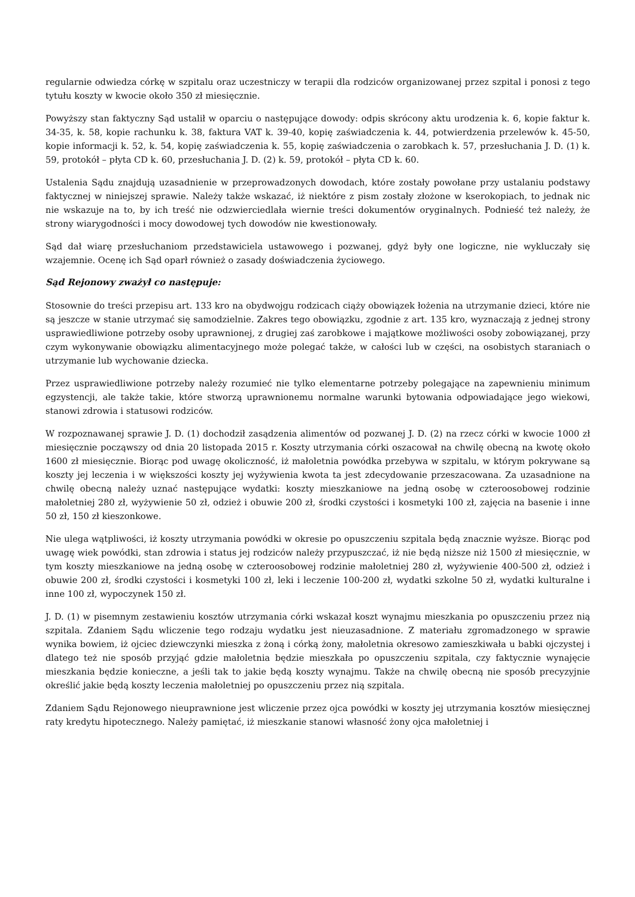regularnie odwiedza córkę w szpitalu oraz uczestniczy w terapii dla rodziców organizowanej przez szpital i ponosi z tego tytułu koszty w kwocie około 350 zł miesięcznie.
Powyższy stan faktyczny Sąd ustalił w oparciu o następujące dowody: odpis skrócony aktu urodzenia k. 6, kopie faktur k. 34-35, k. 58, kopie rachunku k. 38, faktura VAT k. 39-40, kopię zaświadczenia k. 44, potwierdzenia przelewów k. 45-50, kopie informacji k. 52, k. 54, kopię zaświadczenia k. 55, kopię zaświadczenia o zarobkach k. 57, przesłuchania J. D. (1) k. 59, protokół – płyta CD k. 60, przesłuchania J. D. (2) k. 59, protokół – płyta CD k. 60.
Ustalenia Sądu znajdują uzasadnienie w przeprowadzonych dowodach, które zostały powołane przy ustalaniu podstawy faktycznej w niniejszej sprawie. Należy także wskazać, iż niektóre z pism zostały złożone w kserokopiach, to jednak nic nie wskazuje na to, by ich treść nie odzwierciedlała wiernie treści dokumentów oryginalnych. Podnieść też należy, że strony wiarygodności i mocy dowodowej tych dowodów nie kwestionowały.
Sąd dał wiarę przesłuchaniom przedstawiciela ustawowego i pozwanej, gdyż były one logiczne, nie wykluczały się wzajemnie. Ocenę ich Sąd oparł również o zasady doświadczenia życiowego.
Sąd Rejonowy zważył co następuje:
Stosownie do treści przepisu art. 133 kro na obydwojgu rodzicach ciąży obowiązek łożenia na utrzymanie dzieci, które nie są jeszcze w stanie utrzymać się samodzielnie. Zakres tego obowiązku, zgodnie z art. 135 kro, wyznaczają z jednej strony usprawiedliwione potrzeby osoby uprawnionej, z drugiej zaś zarobkowe i majątkowe możliwości osoby zobowiązanej, przy czym wykonywanie obowiązku alimentacyjnego może polegać także, w całości lub w części, na osobistych staraniach o utrzymanie lub wychowanie dziecka.
Przez usprawiedliwione potrzeby należy rozumieć nie tylko elementarne potrzeby polegające na zapewnieniu minimum egzystencji, ale także takie, które stworzą uprawnionemu normalne warunki bytowania odpowiadające jego wiekowi, stanowi zdrowia i statusowi rodziców.
W rozpoznawanej sprawie J. D. (1) dochodził zasądzenia alimentów od pozwanej J. D. (2) na rzecz córki w kwocie 1000 zł miesięcznie począwszy od dnia 20 listopada 2015 r. Koszty utrzymania córki oszacował na chwilę obecną na kwotę około 1600 zł miesięcznie. Biorąc pod uwagę okoliczność, iż małoletnia powódka przebywa w szpitalu, w którym pokrywane są koszty jej leczenia i w większości koszty jej wyżywienia kwota ta jest zdecydowanie przeszacowana. Za uzasadnione na chwilę obecną należy uznać następujące wydatki: koszty mieszkaniowe na jedną osobę w czteroosobowej rodzinie małoletniej 280 zł, wyżywienie 50 zł, odzież i obuwie 200 zł, środki czystości i kosmetyki 100 zł, zajęcia na basenie i inne 50 zł, 150 zł kieszonkowe.
Nie ulega wątpliwości, iż koszty utrzymania powódki w okresie po opuszczeniu szpitala będą znacznie wyższe. Biorąc pod uwagę wiek powódki, stan zdrowia i status jej rodziców należy przypuszczać, iż nie będą niższe niż 1500 zł miesięcznie, w tym koszty mieszkaniowe na jedną osobę w czteroosobowej rodzinie małoletniej 280 zł, wyżywienie 400-500 zł, odzież i obuwie 200 zł, środki czystości i kosmetyki 100 zł, leki i leczenie 100-200 zł, wydatki szkolne 50 zł, wydatki kulturalne i inne 100 zł, wypoczynek 150 zł.
J. D. (1) w pisemnym zestawieniu kosztów utrzymania córki wskazał koszt wynajmu mieszkania po opuszczeniu przez nią szpitala. Zdaniem Sądu wliczenie tego rodzaju wydatku jest nieuzasadnione. Z materiału zgromadzonego w sprawie wynika bowiem, iż ojciec dziewczynki mieszka z żoną i córką żony, małoletnia okresowo zamieszkiwała u babki ojczystej i dlatego też nie sposób przyjąć gdzie małoletnia będzie mieszkała po opuszczeniu szpitala, czy faktycznie wynajęcie mieszkania będzie konieczne, a jeśli tak to jakie będą koszty wynajmu. Także na chwilę obecną nie sposób precyzyjnie określić jakie będą koszty leczenia małoletniej po opuszczeniu przez nią szpitala.
Zdaniem Sądu Rejonowego nieuprawnione jest wliczenie przez ojca powódki w koszty jej utrzymania kosztów miesięcznej raty kredytu hipotecznego. Należy pamiętać, iż mieszkanie stanowi własność żony ojca małoletniej i